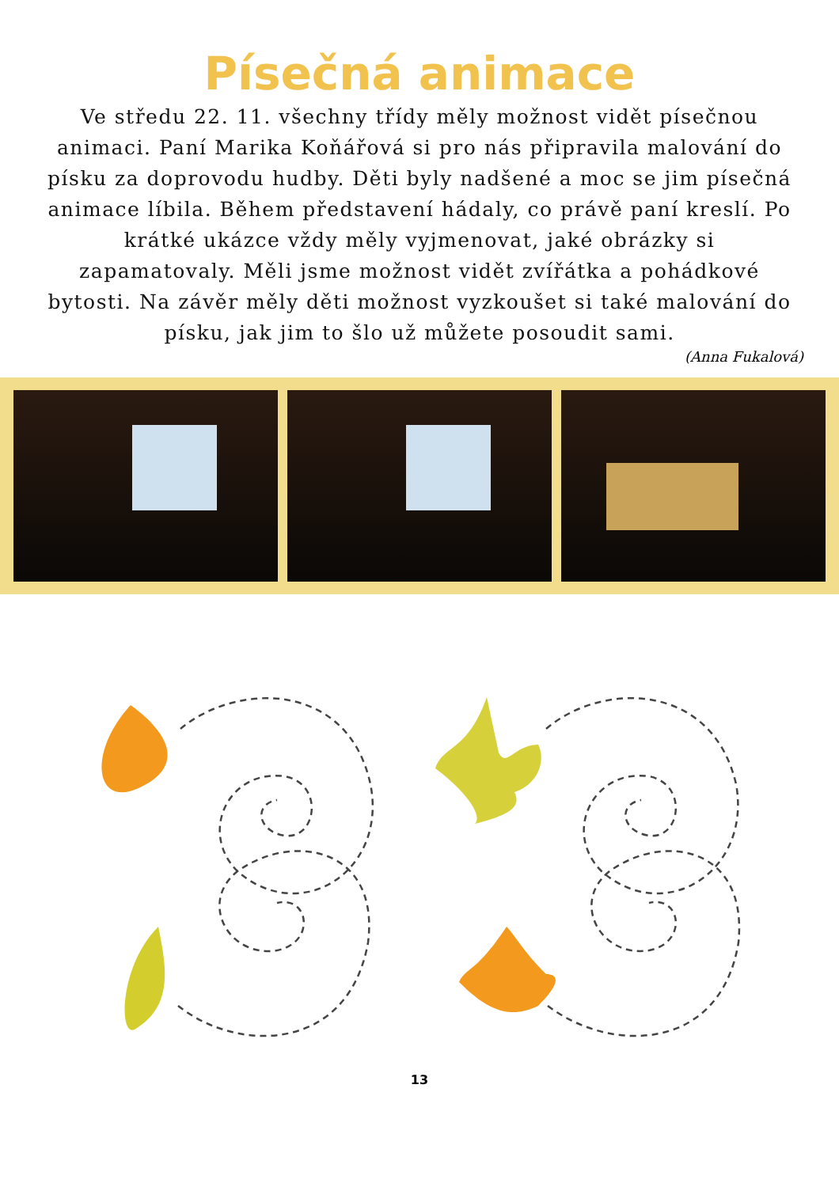Písečná animace
Ve středu 22. 11. všechny třídy měly možnost vidět písečnou animaci. Paní Marika Koňářová si pro nás připravila malování do písku za doprovodu hudby. Děti byly nadšené a moc se jim písečná animace líbila. Během představení hádaly, co právě paní kreslí. Po krátké ukázce vždy měly vyjmenovat, jaké obrázky si zapamatovaly. Měli jsme možnost vidět zvířátka a pohádkové bytosti. Na závěr měly děti možnost vyzkoušet si také malování do písku, jak jim to šlo už můžete posoudit sami.
(Anna Fukalová)
13